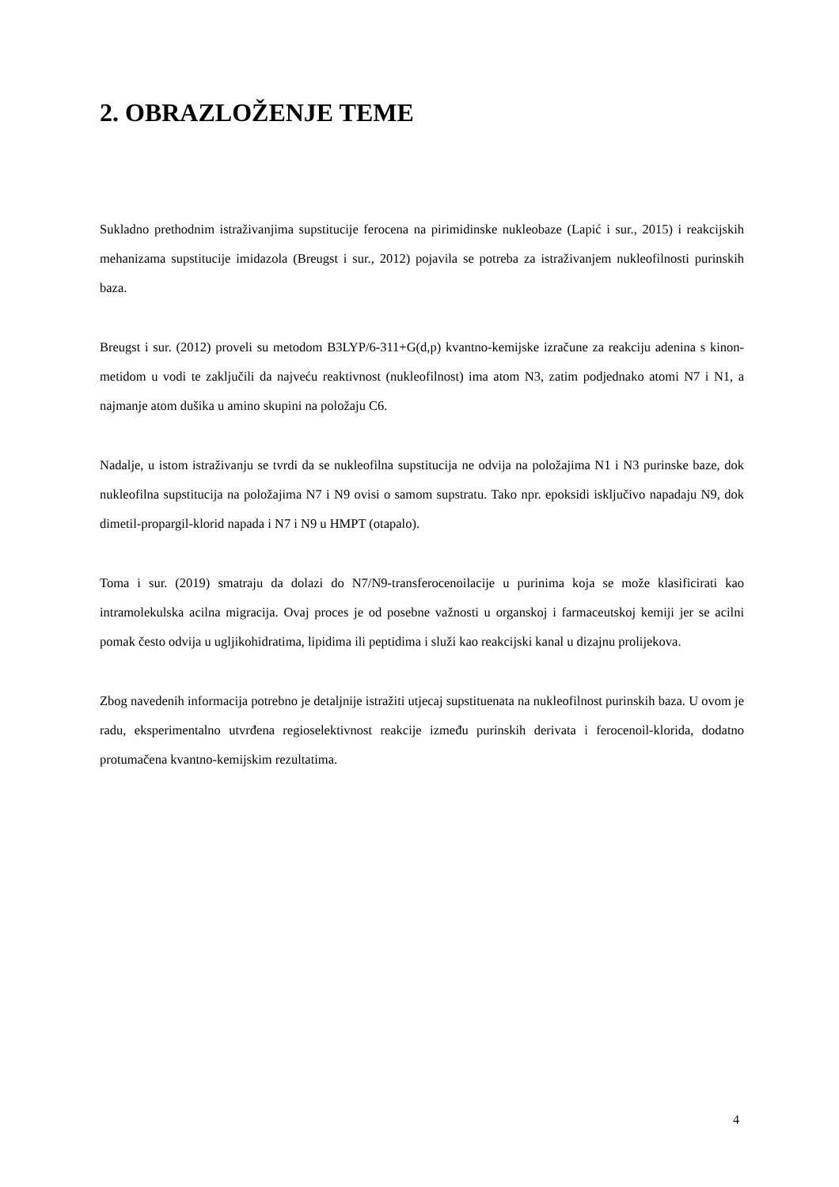2. OBRAZLOŽENJE TEME
Sukladno prethodnim istraživanjima supstitucije ferocena na pirimidinske nukleobaze (Lapić i sur., 2015) i reakcijskih mehanizama supstitucije imidazola (Breugst i sur., 2012) pojavila se potreba za istraživanjem nukleofilnosti purinskih baza.
Breugst i sur. (2012) proveli su metodom B3LYP/6-311+G(d,p) kvantno-kemijske izračune za reakciju adenina s kinon-metidom u vodi te zaključili da najveću reaktivnost (nukleofilnost) ima atom N3, zatim podjednako atomi N7 i N1, a najmanje atom dušika u amino skupini na položaju C6.
Nadalje, u istom istraživanju se tvrdi da se nukleofilna supstitucija ne odvija na položajima N1 i N3 purinske baze, dok nukleofilna supstitucija na položajima N7 i N9 ovisi o samom supstratu. Tako npr. epoksidi isključivo napadaju N9, dok dimetil-propargil-klorid napada i N7 i N9 u HMPT (otapalo).
Toma i sur. (2019) smatraju da dolazi do N7/N9-transferocenoilacije u purinima koja se može klasificirati kao intramolekulska acilna migracija. Ovaj proces je od posebne važnosti u organskoj i farmaceutskoj kemiji jer se acilni pomak često odvija u ugljikohidratima, lipidima ili peptidima i služi kao reakcijski kanal u dizajnu prolijekova.
Zbog navedenih informacija potrebno je detaljnije istražiti utjecaj supstituenata na nukleofilnost purinskih baza. U ovom je radu, eksperimentalno utvrđena regioselektivnost reakcije između purinskih derivata i ferocenoil-klorida, dodatno protumačena kvantno-kemijskim rezultatima.
4